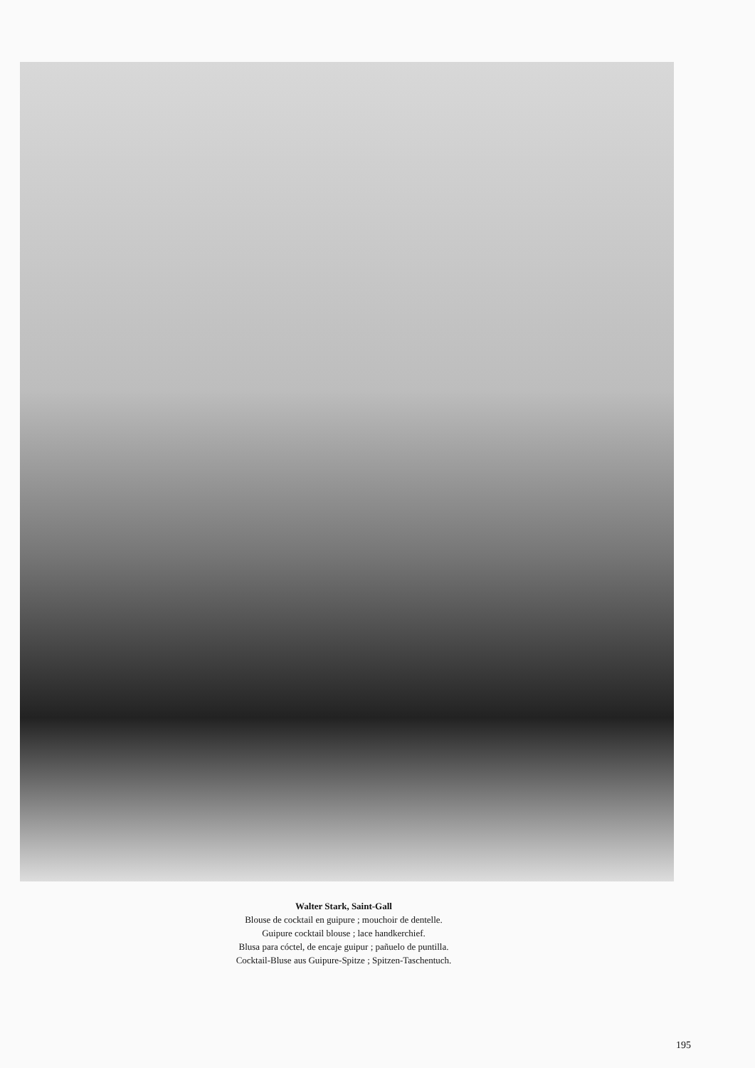Walter Stark, Saint-Gall
Blouse de cocktail en guipure ; mouchoir de dentelle.
Guipure cocktail blouse ; lace handkerchief.
Blusa para cóctel, de encaje guipur ; pañuelo de puntilla.
Cocktail-Bluse aus Guipure-Spitze ; Spitzen-Taschentuch.
195